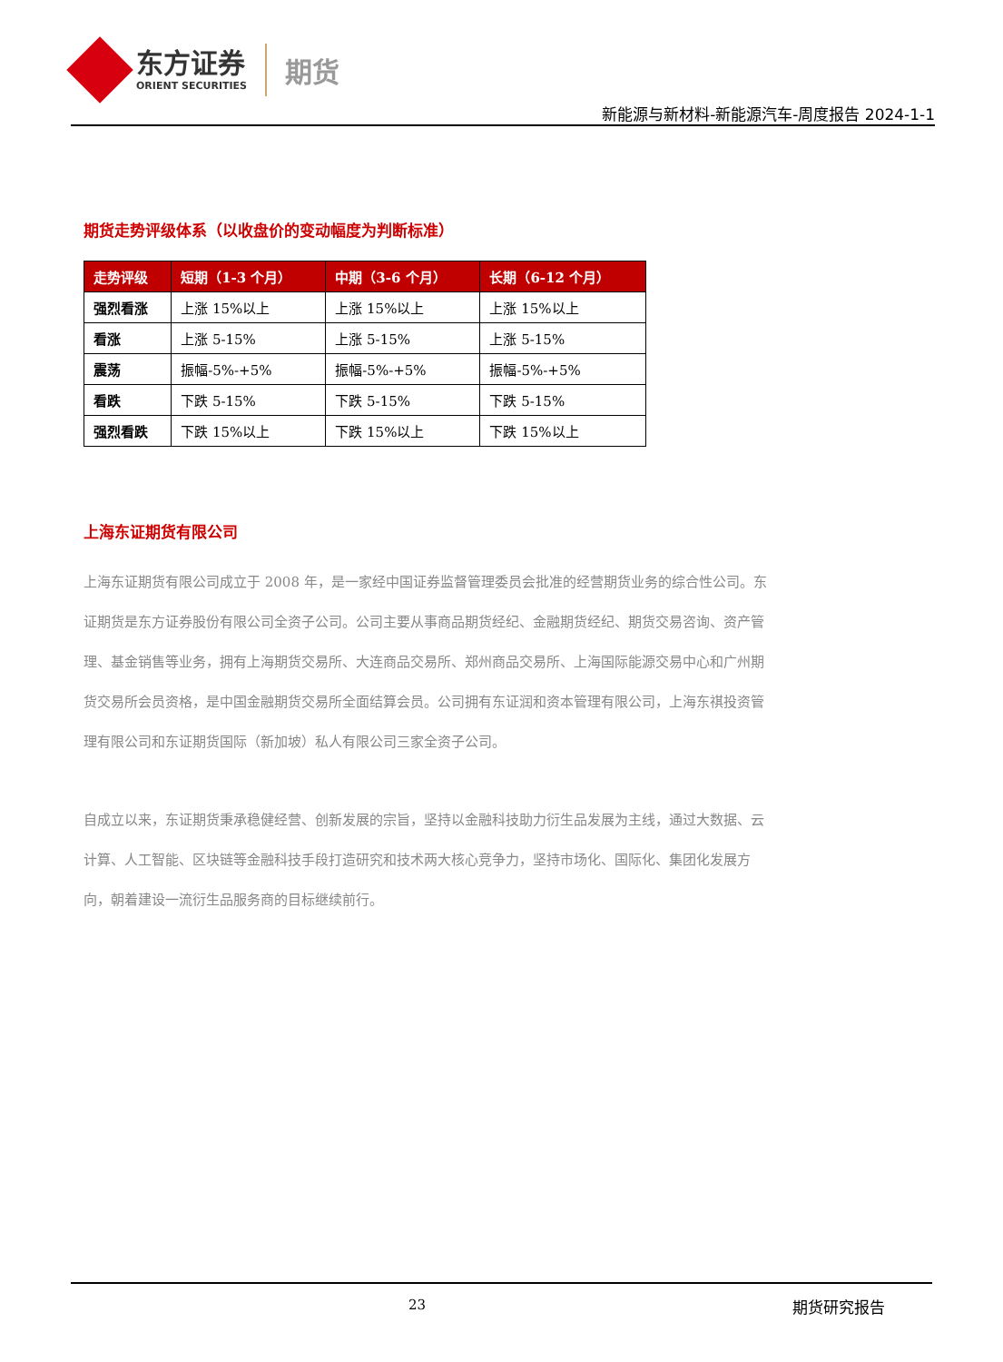东方证券
ORIENT SECURITIES
期货
新能源与新材料-新能源汽车-周度报告 2024-1-1
期货走势评级体系（以收盘价的变动幅度为判断标准）
| 走势评级 | 短期（1-3 个月） | 中期（3-6 个月） | 长期（6-12 个月） |
| --- | --- | --- | --- |
| 强烈看涨 | 上涨 15%以上 | 上涨 15%以上 | 上涨 15%以上 |
| 看涨 | 上涨 5-15% | 上涨 5-15% | 上涨 5-15% |
| 震荡 | 振幅-5%-+5% | 振幅-5%-+5% | 振幅-5%-+5% |
| 看跌 | 下跌 5-15% | 下跌 5-15% | 下跌 5-15% |
| 强烈看跌 | 下跌 15%以上 | 下跌 15%以上 | 下跌 15%以上 |
上海东证期货有限公司
上海东证期货有限公司成立于 2008 年，是一家经中国证券监督管理委员会批准的经营期货业务的综合性公司。东证期货是东方证券股份有限公司全资子公司。公司主要从事商品期货经纪、金融期货经纪、期货交易咨询、资产管理、基金销售等业务，拥有上海期货交易所、大连商品交易所、郑州商品交易所、上海国际能源交易中心和广州期货交易所会员资格，是中国金融期货交易所全面结算会员。公司拥有东证润和资本管理有限公司，上海东祺投资管理有限公司和东证期货国际（新加坡）私人有限公司三家全资子公司。
自成立以来，东证期货秉承稳健经营、创新发展的宗旨，坚持以金融科技助力衍生品发展为主线，通过大数据、云计算、人工智能、区块链等金融科技手段打造研究和技术两大核心竞争力，坚持市场化、国际化、集团化发展方向，朝着建设一流衍生品服务商的目标继续前行。
23 期货研究报告